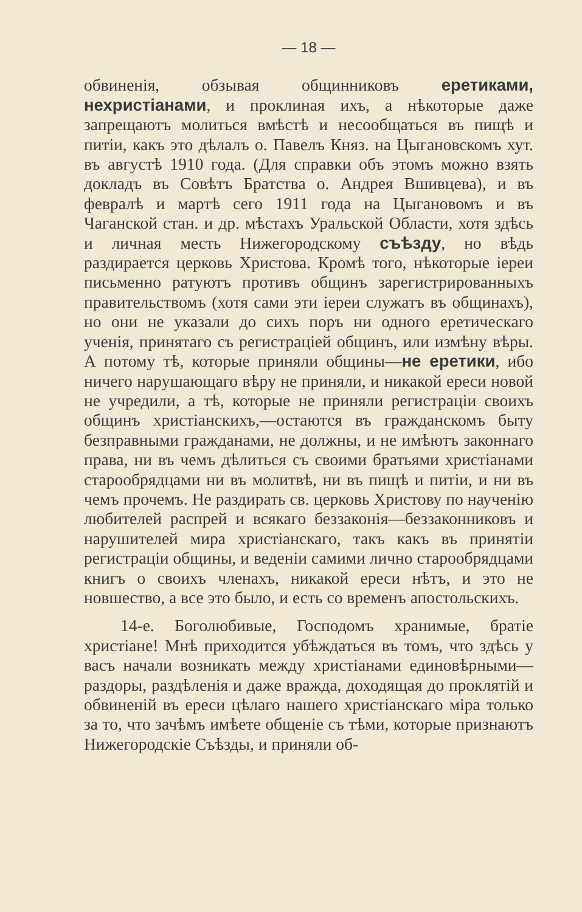— 18 —
обвиненія, обзывая общинниковъ еретиками, нехристіанами, и проклиная ихъ, а нѣкоторые даже запрещаютъ молиться вмѣстѣ и несообщаться въ пищѣ и питіи, какъ это дѣлалъ о. Павелъ Княз. на Цыгановскомъ хут. въ августѣ 1910 года. (Для справки объ этомъ можно взять докладъ въ Совѣтъ Братства о. Андрея Вшивцева), и въ февралѣ и мартѣ сего 1911 года на Цыгановомъ и въ Чаганской стан. и др. мѣстахъ Уральской Области, хотя здѣсь и личная месть Нижегородскому съѣзду, но вѣдь раздирается церковь Христова. Кромѣ того, нѣкоторые іереи письменно ратуютъ противъ общинъ зарегистрированныхъ правительствомъ (хотя сами эти іереи служатъ въ общинахъ), но они не указали до сихъ поръ ни одного еретическаго ученія, принятаго съ регистраціей общинъ, или измѣну вѣры. А потому тѣ, которые приняли общины—не еретики, ибо ничего нарушающаго вѣру не приняли, и никакой ереси новой не учредили, а тѣ, которые не приняли регистраціи своихъ общинъ христіанскихъ,—остаются въ гражданскомъ быту безправными гражданами, не должны, и не имѣютъ законнаго права, ни въ чемъ дѣлиться съ своими братьями христіанами старообрядцами ни въ молитвѣ, ни въ пищѣ и питіи, и ни въ чемъ прочемъ. Не раздирать св. церковь Христову по наученію любителей распрей и всякаго беззаконія—беззаконниковъ и нарушителей мира христіанскаго, такъ какъ въ принятіи регистраціи общины, и веденіи самими лично старообрядцами книгъ о своихъ членахъ, никакой ереси нѣтъ, и это не новшество, а все это было, и есть со временъ апостольскихъ.
14-е. Боголюбивые, Господомъ хранимые, братіе христіане! Мнѣ приходится убѣждаться въ томъ, что здѣсь у васъ начали возникать между христіанами единовѣрными—раздоры, раздѣленія и даже вражда, доходящая до проклятій и обвиненій въ ереси цѣлаго нашего христіанскаго міра только за то, что зачѣмъ имѣете общеніе съ тѣми, которые признаютъ Нижегородскіе Съѣзды, и приняли об-